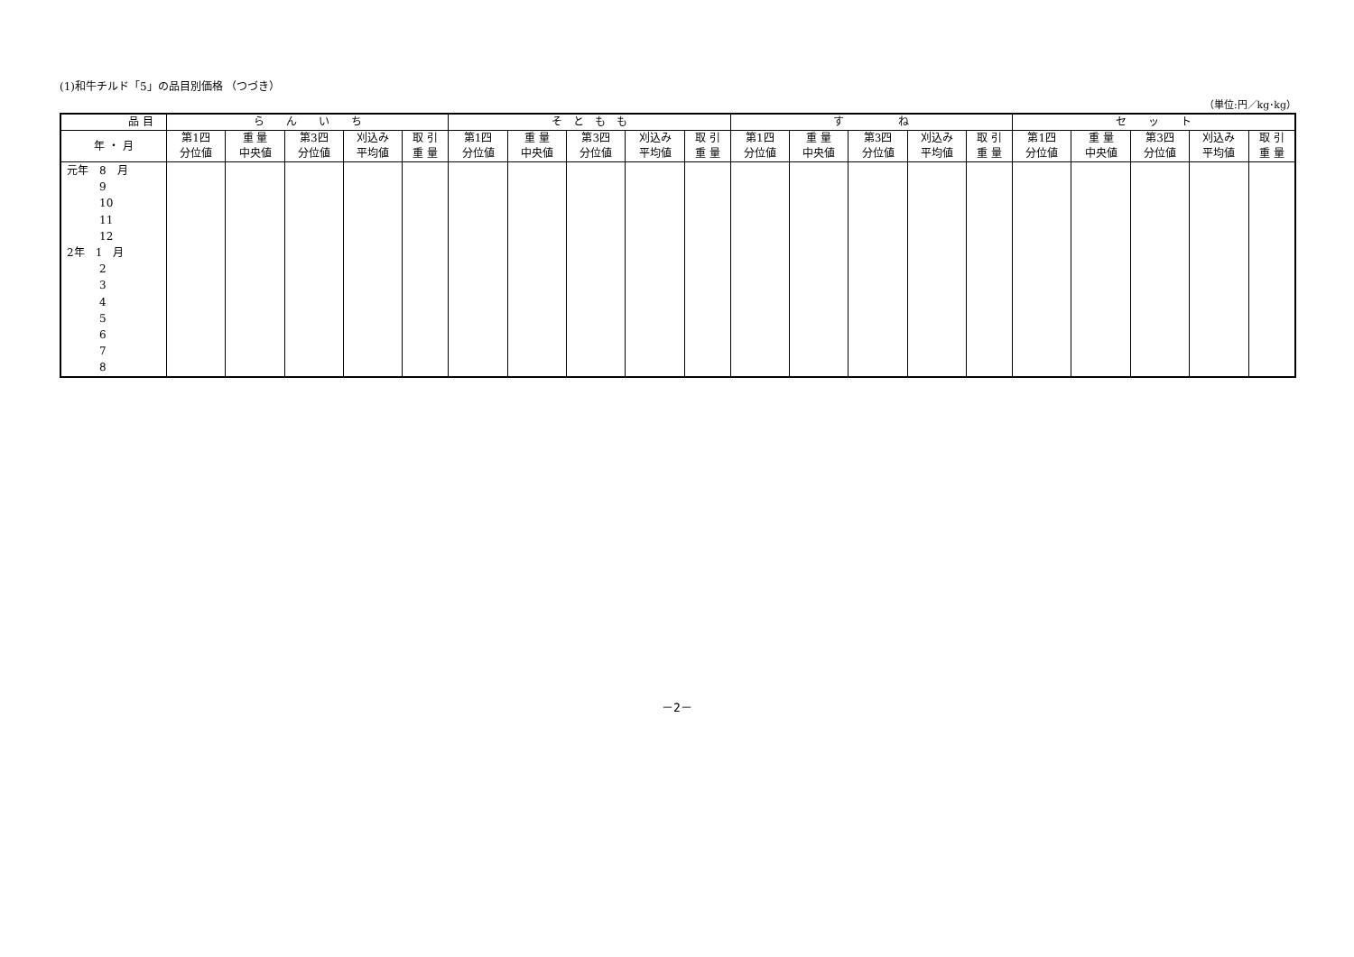(1)和牛チルド「5」の品目別価格 （つづき）
（単位:円／kg･kg）
| 品 目 | ら ん い ち | | | | | そ と も も | | | | | す ね | | | | | セ ッ ト | | | | |
| --- | --- | --- | --- | --- | --- | --- | --- | --- | --- | --- | --- | --- | --- | --- | --- | --- | --- | --- | --- | --- |
| 年 ・ 月 | 第1四 分位値 | 重 量 中央値 | 第3四 分位値 | 刈込み 平均値 | 取 引 重 量 | 第1四 分位値 | 重 量 中央値 | 第3四 分位値 | 刈込み 平均値 | 取 引 重 量 | 第1四 分位値 | 重 量 中央値 | 第3四 分位値 | 刈込み 平均値 | 取 引 重 量 | 第1四 分位値 | 重 量 中央値 | 第3四 分位値 | 刈込み 平均値 | 取 引 重 量 |
| 元年 8 月 9 10 11 12 2年 1 月 2 3 4 5 6 7 8 | | | | | | | | | | | | | | | | | | | | |
－2－